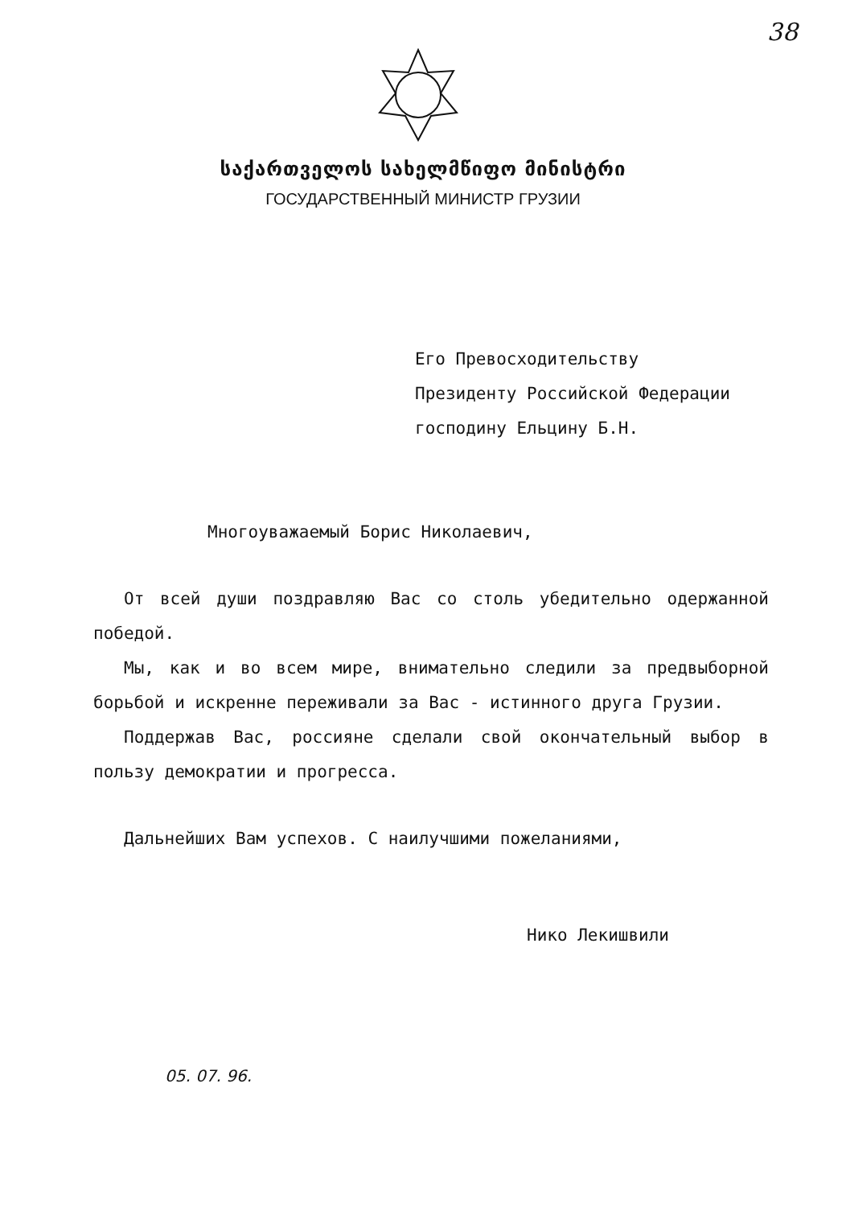38
საქართველოს სახელმწიფო მინისტრი
ГОСУДАРСТВЕННЫЙ МИНИСТР ГРУЗИИ
Его Превосходительству
Президенту Российской Федерации
господину Ельцину Б.Н.
Многоуважаемый Борис Николаевич,
От всей души поздравляю Вас со столь убедительно одержанной победой.
Мы, как и во всем мире, внимательно следили за предвыборной борьбой и искренне переживали за Вас - истинного друга Грузии.
Поддержав Вас, россияне сделали свой окончательный выбор в пользу демократии и прогресса.
Дальнейших Вам успехов. С наилучшими пожеланиями,
Нико Лекишвили
05. 07. 96.